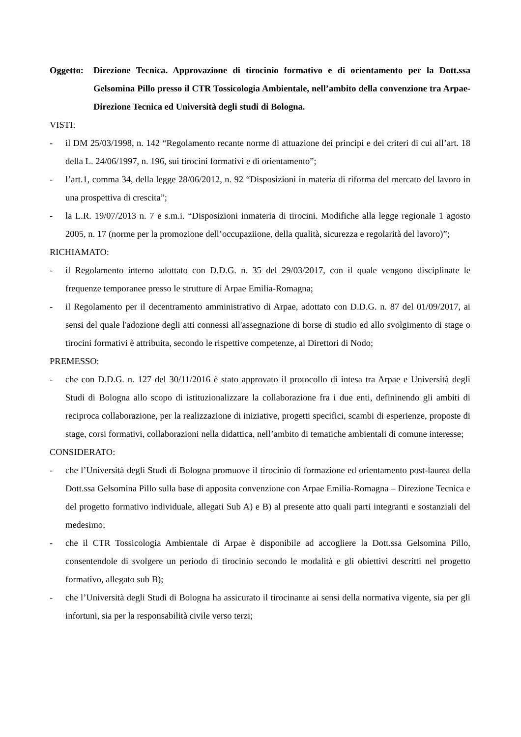Oggetto: Direzione Tecnica. Approvazione di tirocinio formativo e di orientamento per la Dott.ssa Gelsomina Pillo presso il CTR Tossicologia Ambientale, nell’ambito della convenzione tra Arpae-Direzione Tecnica ed Università degli studi di Bologna.
VISTI:
- il DM 25/03/1998, n. 142 “Regolamento recante norme di attuazione dei principi e dei criteri di cui all’art. 18 della L. 24/06/1997, n. 196, sui tirocini formativi e di orientamento”;
- l’art.1, comma 34, della legge 28/06/2012, n. 92 “Disposizioni in materia di riforma del mercato del lavoro in una prospettiva di crescita”;
- la L.R. 19/07/2013 n. 7 e s.m.i. “Disposizioni inmateria di tirocini. Modifiche alla legge regionale 1 agosto 2005, n. 17 (norme per la promozione dell’occupaziione, della qualità, sicurezza e regolarità del lavoro)”;
RICHIAMATO:
- il Regolamento interno adottato con D.D.G. n. 35 del 29/03/2017, con il quale vengono disciplinate le frequenze temporanee presso le strutture di Arpae Emilia-Romagna;
- il Regolamento per il decentramento amministrativo di Arpae, adottato con D.D.G. n. 87 del 01/09/2017, ai sensi del quale l'adozione degli atti connessi all'assegnazione di borse di studio ed allo svolgimento di stage o tirocini formativi è attribuita, secondo le rispettive competenze, ai Direttori di Nodo;
PREMESSO:
- che con D.D.G. n. 127 del 30/11/2016 è stato approvato il protocollo di intesa tra Arpae e Università degli Studi di Bologna allo scopo di istituzionalizzare la collaborazione fra i due enti, defininendo gli ambiti di reciproca collaborazione, per la realizzazione di iniziative, progetti specifici, scambi di esperienze, proposte di stage, corsi formativi, collaborazioni nella didattica, nell’ambito di tematiche ambientali di comune interesse;
CONSIDERATO:
- che l’Università degli Studi di Bologna promuove il tirocinio di formazione ed orientamento post-laurea della Dott.ssa Gelsomina Pillo sulla base di apposita convenzione con Arpae Emilia-Romagna – Direzione Tecnica e del progetto formativo individuale, allegati Sub A) e B) al presente atto quali parti integranti e sostanziali del medesimo;
- che il CTR Tossicologia Ambientale di Arpae è disponibile ad accogliere la Dott.ssa Gelsomina Pillo, consentendole di svolgere un periodo di tirocinio secondo le modalità e gli obiettivi descritti nel progetto formativo, allegato sub B);
- che l’Università degli Studi di Bologna ha assicurato il tirocinante ai sensi della normativa vigente, sia per gli infortuni, sia per la responsabilità civile verso terzi;